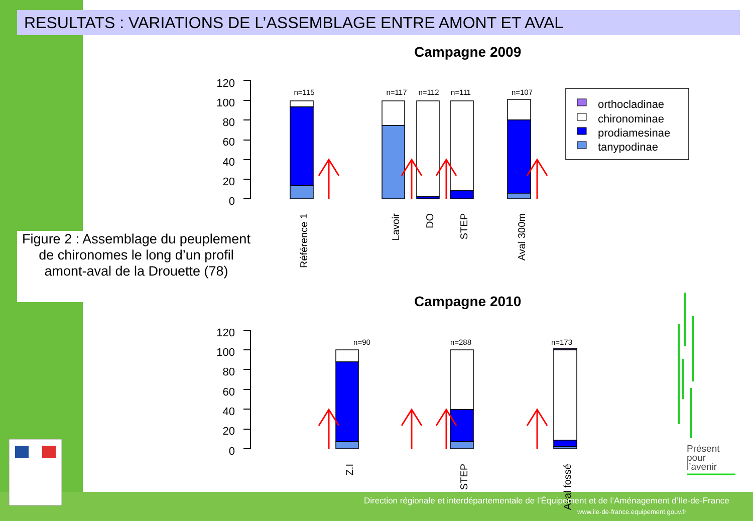RESULTATS : VARIATIONS DE L’ASSEMBLAGE ENTRE AMONT ET AVAL
Campagne 2009
Campagne 2010
Figure 2 : Assemblage du peuplement de chironomes le long d’un profil amont-aval de la Drouette (78)
120
100
80
60
40
20
0
120
100
80
60
40
20
0
n=115
n=117
n=112
n=111
n=107
n=90
n=288
n=173
Référence 1
Lavoir
DO
STEP
Aval 300m
Z.I
STEP
Aval fossé
orthocladinae
chironominae
prodiamesinae
tanypodinae
Présent
pour
l’avenir
Direction régionale et interdépartementale de l’Équipement et de l’Aménagement d’Ile-de-France
www.ile-de-france.equipement.gouv.fr